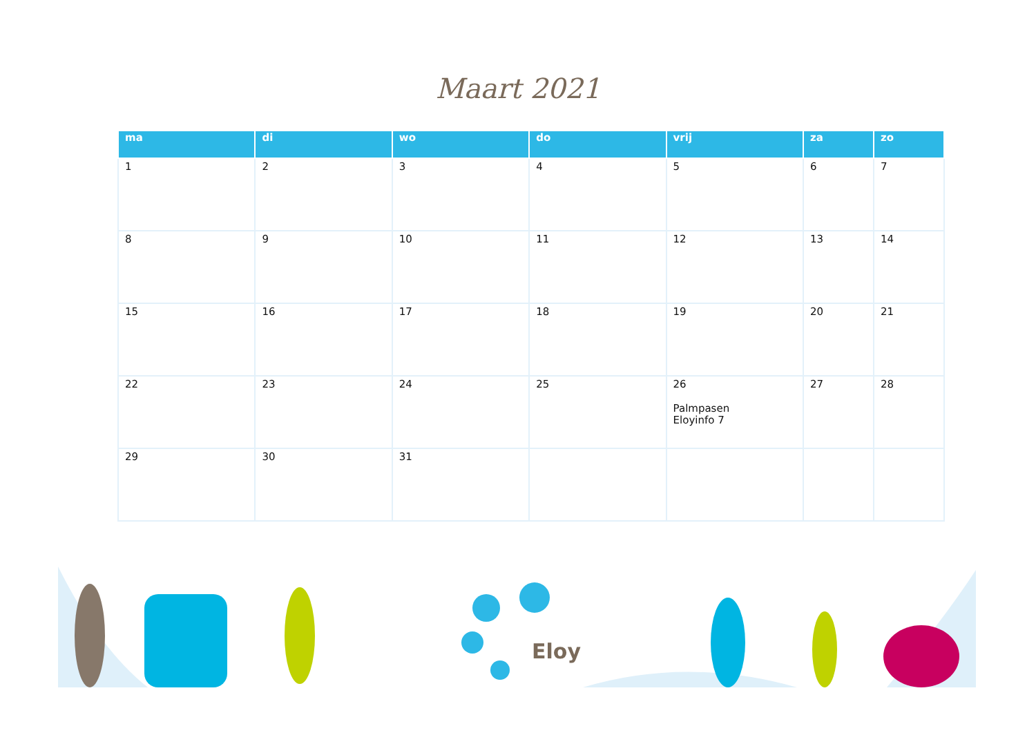Maart 2021
| ma | di | wo | do | vrij | za | zo |
| --- | --- | --- | --- | --- | --- | --- |
| 1 | 2 | 3 | 4 | 5 | 6 | 7 |
| 8 | 9 | 10 | 11 | 12 | 13 | 14 |
| 15 | 16 | 17 | 18 | 19 | 20 | 21 |
| 22 | 23 | 24 | 25 | 26 Palmpasen Eloyinfo 7 | 27 | 28 |
| 29 | 30 | 31 | | | | |
Eloy